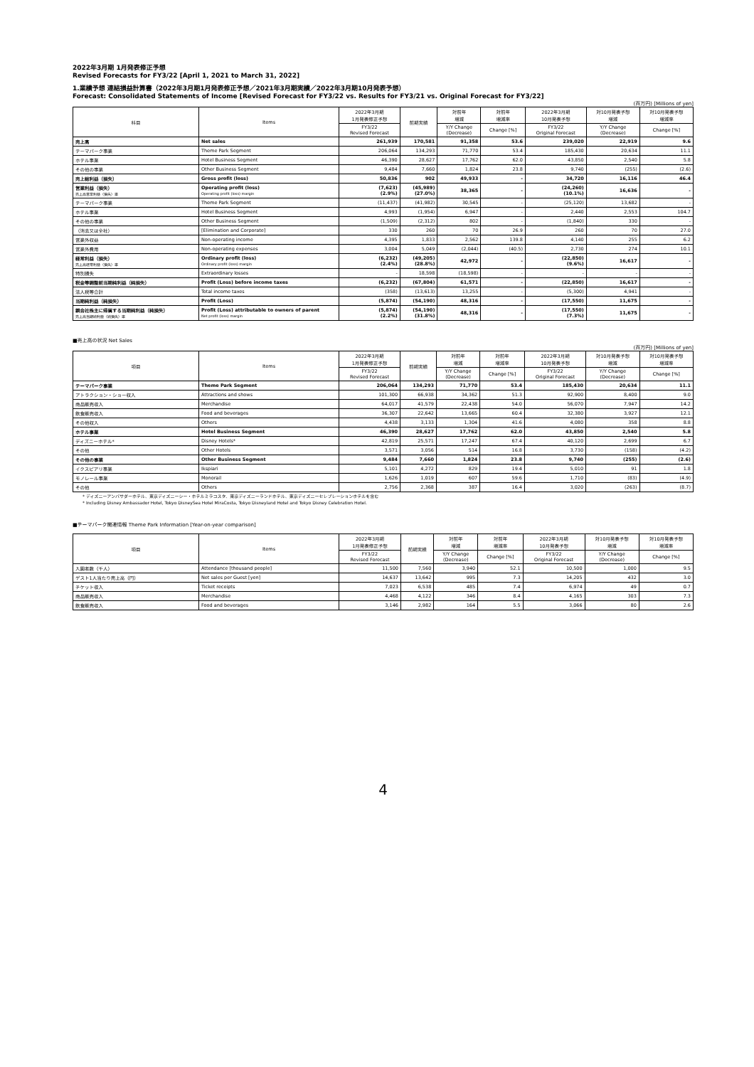2022年3月期 1月発表修正予想
Revised Forecasts for FY3/22 [April 1, 2021 to March 31, 2022]
1.業績予想 連結損益計算書（2022年3月期1月発表修正予想／2021年3月期実績／2022年3月期10月発表予想）
Forecast: Consolidated Statements of Income [Revised Forecast for FY3/22 vs. Results for FY3/21 vs. Original Forecast for FY3/22]
(百万円) [Millions of yen]
| 科目 | Items | 2022年3月期 1月発表修正予想 | 前期実績 | 対前年 増減 | 対前年 増減率 | 2022年3月期 10月発表予想 | 対10月発表予想 増減 | 対10月発表予想 増減率 |
| --- | --- | --- | --- | --- | --- | --- | --- | --- |
| | | FY3/22 Revised Forecast | | Y/Y Change (Decrease) | Change [%] | FY3/22 Original Forecast | Y/Y Change (Decrease) | Change [%] |
| 売上高 | Net sales | 261,939 | 170,581 | 91,358 | 53.6 | 239,020 | 22,919 | 9.6 |
| テーマパーク事業 | Theme Park Segment | 206,064 | 134,293 | 71,770 | 53.4 | 185,430 | 20,634 | 11.1 |
| ホテル事業 | Hotel Business Segment | 46,390 | 28,627 | 17,762 | 62.0 | 43,850 | 2,540 | 5.8 |
| その他の事業 | Other Business Segment | 9,484 | 7,660 | 1,824 | 23.8 | 9,740 | (255) | (2.6) |
| 売上総利益（損失） | Gross profit (loss) | 50,836 | 902 | 49,933 | - | 34,720 | 16,116 | 46.4 |
| 営業利益（損失） 売上高営業利益（損失）率 | Operating profit (loss) Operating profit (loss) margin | (7,623) (2.9%) | (45,989) (27.0%) | 38,365 | - | (24,260) (10.1%) | 16,636 | - |
| テーマパーク事業 | Theme Park Segment | (11,437) | (41,982) | 30,545 | - | (25,120) | 13,682 | - |
| ホテル事業 | Hotel Business Segment | 4,993 | (1,954) | 6,947 | - | 2,440 | 2,553 | 104.7 |
| その他の事業 | Other Business Segment | (1,509) | (2,312) | 802 | - | (1,840) | 330 | - |
| （消去又は全社） | [Elimination and Corporate] | 330 | 260 | 70 | 26.9 | 260 | 70 | 27.0 |
| 営業外収益 | Non-operating income | 4,395 | 1,833 | 2,562 | 139.8 | 4,140 | 255 | 6.2 |
| 営業外費用 | Non-operating expenses | 3,004 | 5,049 | (2,044) | (40.5) | 2,730 | 274 | 10.1 |
| 経常利益（損失） 売上高経常利益（損失）率 | Ordinary profit (loss) Ordinary profit (loss) margin | (6,232) (2.4%) | (49,205) (28.8%) | 42,972 | - | (22,850) (9.6%) | 16,617 | - |
| 特別損失 | Extraordinary losses | - | 18,598 | (18,598) | - | - | - | - |
| 税金等調整前当期純利益（純損失） | Profit (Loss) before income taxes | (6,232) | (67,804) | 61,571 | - | (22,850) | 16,617 | - |
| 法人税等合計 | Total income taxes | (358) | (13,613) | 13,255 | - | (5,300) | 4,941 | - |
| 当期純利益（純損失） | Profit (Loss) | (5,874) | (54,190) | 48,316 | - | (17,550) | 11,675 | - |
| 親会社株主に帰属する当期純利益（純損失） 売上高当期純利益（純損失）率 | Profit (Loss) attributable to owners of parent Net profit (loss) margin | (5,874) (2.2%) | (54,190) (31.8%) | 48,316 | - | (17,550) (7.3%) | 11,675 | - |
■売上高の状況 Net Sales
(百万円) [Millions of yen]
| 項目 | Items | 2022年3月期 1月発表修正予想 | 前期実績 | 対前年 増減 | 対前年 増減率 | 2022年3月期 10月発表予想 | 対10月発表予想 増減 | 対10月発表予想 増減率 |
| --- | --- | --- | --- | --- | --- | --- | --- | --- |
| | | FY3/22 Revised Forecast | | Y/Y Change (Decrease) | Change [%] | FY3/22 Original Forecast | Y/Y Change (Decrease) | Change [%] |
| テーマパーク事業 | Theme Park Segment | 206,064 | 134,293 | 71,770 | 53.4 | 185,430 | 20,634 | 11.1 |
| アトラクション・ショー収入 | Attractions and shows | 101,300 | 66,938 | 34,362 | 51.3 | 92,900 | 8,400 | 9.0 |
| 商品販売収入 | Merchandise | 64,017 | 41,579 | 22,438 | 54.0 | 56,070 | 7,947 | 14.2 |
| 飲食販売収入 | Food and beverages | 36,307 | 22,642 | 13,665 | 60.4 | 32,380 | 3,927 | 12.1 |
| その他収入 | Others | 4,438 | 3,133 | 1,304 | 41.6 | 4,080 | 358 | 8.8 |
| ホテル事業 | Hotel Business Segment | 46,390 | 28,627 | 17,762 | 62.0 | 43,850 | 2,540 | 5.8 |
| ディズニーホテル* | Disney Hotels* | 42,819 | 25,571 | 17,247 | 67.4 | 40,120 | 2,699 | 6.7 |
| その他 | Other Hotels | 3,571 | 3,056 | 514 | 16.8 | 3,730 | (158) | (4.2) |
| その他の事業 | Other Business Segment | 9,484 | 7,660 | 1,824 | 23.8 | 9,740 | (255) | (2.6) |
| イクスピアリ事業 | Ikspiari | 5,101 | 4,272 | 829 | 19.4 | 5,010 | 91 | 1.8 |
| モノレール事業 | Monorail | 1,626 | 1,019 | 607 | 59.6 | 1,710 | (83) | (4.9) |
| その他 | Others | 2,756 | 2,368 | 387 | 16.4 | 3,020 | (263) | (8.7) |
* ディズニーアンバサダーホテル、東京ディズニーシー・ホテルミラコスタ、東京ディズニーランドホテル、東京ディズニーセレブレーションホテルを含む
* Including Disney Ambassador Hotel, Tokyo DisneySea Hotel MiraCosta, Tokyo Disneyland Hotel and Tokyo Disney Celebration Hotel.
■テーマパーク関連情報 Theme Park Information [Year-on-year comparison]
| 項目 | Items | 2022年3月期 1月発表修正予想 | 前期実績 | 対前年 増減 | 対前年 増減率 | 2022年3月期 10月発表予想 | 対10月発表予想 増減 | 対10月発表予想 増減率 |
| --- | --- | --- | --- | --- | --- | --- | --- | --- |
| | | FY3/22 Revised Forecast | | Y/Y Change (Decrease) | Change [%] | FY3/22 Original Forecast | Y/Y Change (Decrease) | Change [%] |
| 入園者数（千人） | Attendance [thousand people] | 11,500 | 7,560 | 3,940 | 52.1 | 10,500 | 1,000 | 9.5 |
| ゲスト1人当たり売上高（円） | Net sales per Guest [yen] | 14,637 | 13,642 | 995 | 7.3 | 14,205 | 432 | 3.0 |
| チケット収入 | Ticket receipts | 7,023 | 6,538 | 485 | 7.4 | 6,974 | 49 | 0.7 |
| 商品販売収入 | Merchandise | 4,468 | 4,122 | 346 | 8.4 | 4,165 | 303 | 7.3 |
| 飲食販売収入 | Food and beverages | 3,146 | 2,982 | 164 | 5.5 | 3,066 | 80 | 2.6 |
4